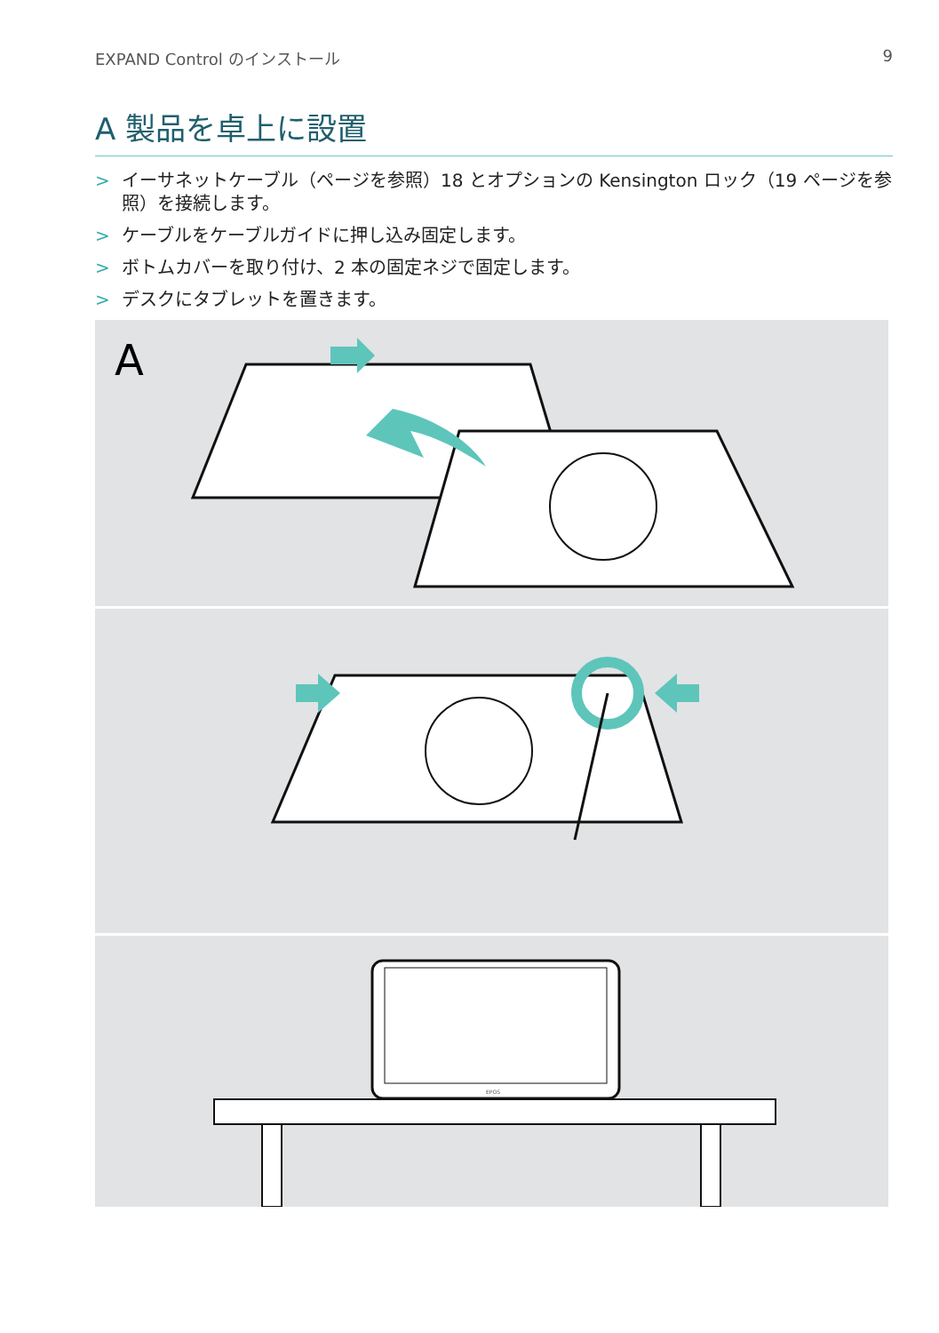EXPAND Control のインストール 9
A 製品を卓上に設置
> イーサネットケーブル（ページを参照）18 とオプションの Kensington ロック（19 ページを参照）を接続します。
> ケーブルをケーブルガイドに押し込み固定します。
> ボトムカバーを取り付け、2 本の固定ネジで固定します。
> デスクにタブレットを置きます。
A
EPOS